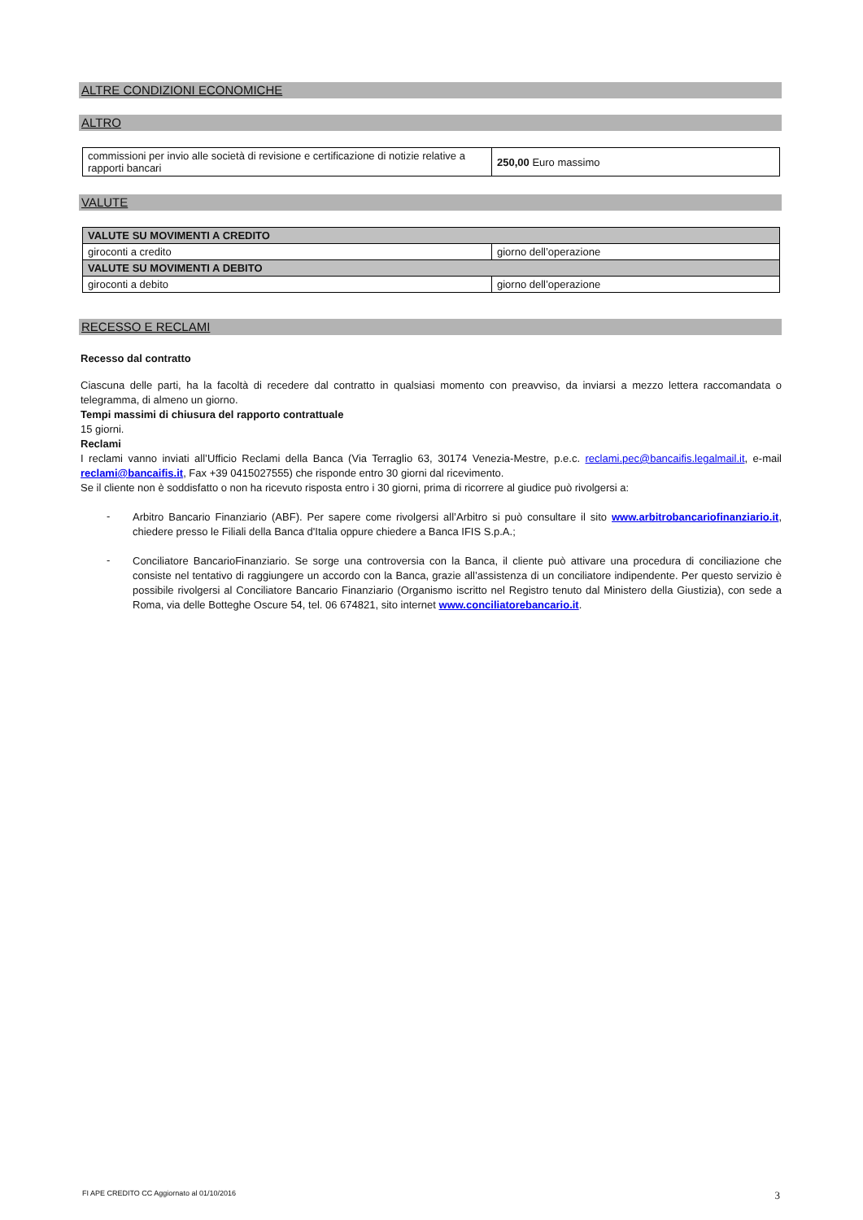ALTRE CONDIZIONI ECONOMICHE
ALTRO
| commissioni per invio alle società di revisione e certificazione di notizie relative a rapporti bancari | 250,00 Euro massimo |
VALUTE
| VALUTE SU MOVIMENTI A CREDITO | |
| giroconti a credito | giorno dell’operazione |
| VALUTE SU MOVIMENTI A DEBITO | |
| giroconti a debito | giorno dell’operazione |
RECESSO E RECLAMI
Recesso dal contratto
Ciascuna delle parti, ha la facoltà di recedere dal contratto in qualsiasi momento con preavviso, da inviarsi a mezzo lettera raccomandata o telegramma, di almeno un giorno.
Tempi massimi di chiusura del rapporto contrattuale
15 giorni.
Reclami
I reclami vanno inviati all’Ufficio Reclami della Banca (Via Terraglio 63, 30174 Venezia-Mestre, p.e.c. reclami.pec@bancaifis.legalmail.it, e-mail reclami@bancaifis.it, Fax +39 0415027555) che risponde entro 30 giorni dal ricevimento.
Se il cliente non è soddisfatto o non ha ricevuto risposta entro i 30 giorni, prima di ricorrere al giudice può rivolgersi a:
-
Arbitro Bancario Finanziario (ABF). Per sapere come rivolgersi all’Arbitro si può consultare il sito www.arbitrobancariofinanziario.it, chiedere presso le Filiali della Banca d'Italia oppure chiedere a Banca IFIS S.p.A.;
-
Conciliatore BancarioFinanziario. Se sorge una controversia con la Banca, il cliente può attivare una procedura di conciliazione che consiste nel tentativo di raggiungere un accordo con la Banca, grazie all’assistenza di un conciliatore indipendente. Per questo servizio è possibile rivolgersi al Conciliatore Bancario Finanziario (Organismo iscritto nel Registro tenuto dal Ministero della Giustizia), con sede a Roma, via delle Botteghe Oscure 54, tel. 06 674821, sito internet www.conciliatorebancario.it.
FI APE CREDITO CC Aggiornato al 01/10/2016 3